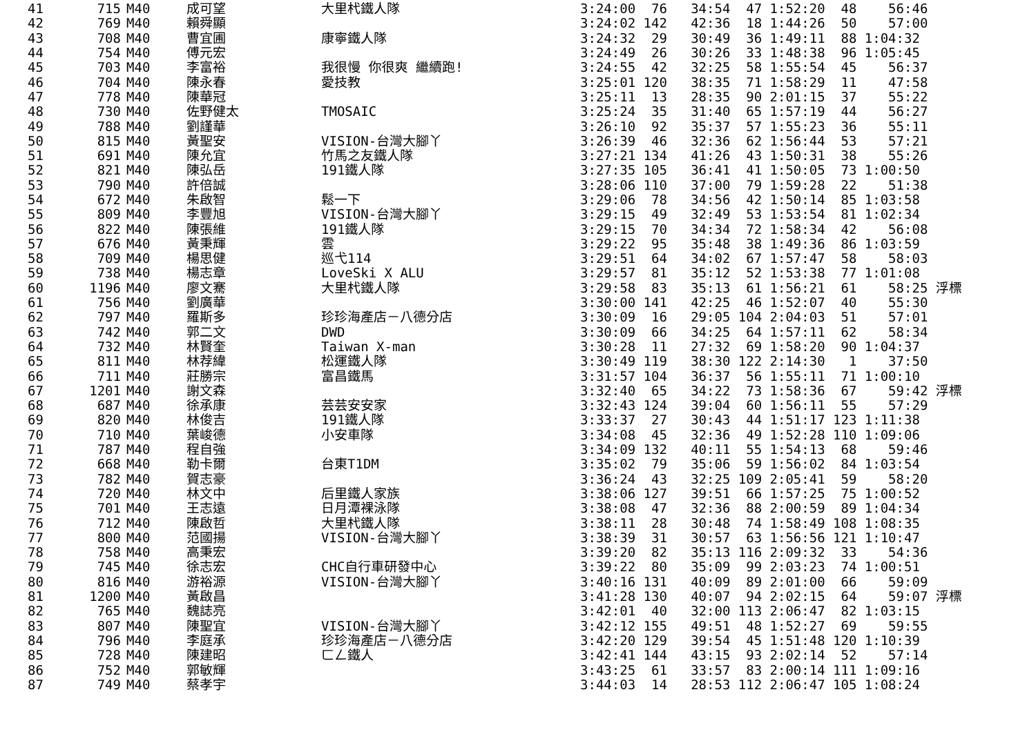| 41 | 715 | M40 | 成可望 | 大里杙鐵人隊 | 3:24:00 76 34:54 47 1:52:20 48 56:46 |
| 42 | 769 | M40 | 賴舜顯 | | 3:24:02 142 42:36 18 1:44:26 50 57:00 |
| 43 | 708 | M40 | 曹宜圃 | 康寧鐵人隊 | 3:24:32 29 30:49 36 1:49:11 88 1:04:32 |
| 44 | 754 | M40 | 傅元宏 | | 3:24:49 26 30:26 33 1:48:38 96 1:05:45 |
| 45 | 703 | M40 | 李富裕 | 我很慢 你很爽 繼續跑! | 3:24:55 42 32:25 58 1:55:54 45 56:37 |
| 46 | 704 | M40 | 陳永春 | 愛技教 | 3:25:01 120 38:35 71 1:58:29 11 47:58 |
| 47 | 778 | M40 | 陳華冠 | | 3:25:11 13 28:35 90 2:01:15 37 55:22 |
| 48 | 730 | M40 | 佐野健太 | TMOSAIC | 3:25:24 35 31:40 65 1:57:19 44 56:27 |
| 49 | 788 | M40 | 劉謹華 | | 3:26:10 92 35:37 57 1:55:23 36 55:11 |
| 50 | 815 | M40 | 黃聖安 | VISION-台灣大腳丫 | 3:26:39 46 32:36 62 1:56:44 53 57:21 |
| 51 | 691 | M40 | 陳允宜 | 竹馬之友鐵人隊 | 3:27:21 134 41:26 43 1:50:31 38 55:26 |
| 52 | 821 | M40 | 陳弘岳 | 191鐵人隊 | 3:27:35 105 36:41 41 1:50:05 73 1:00:50 |
| 53 | 790 | M40 | 許倍誠 | | 3:28:06 110 37:00 79 1:59:28 22 51:38 |
| 54 | 672 | M40 | 朱啟智 | 鬆一下 | 3:29:06 78 34:56 42 1:50:14 85 1:03:58 |
| 55 | 809 | M40 | 李豐旭 | VISION-台灣大腳丫 | 3:29:15 49 32:49 53 1:53:54 81 1:02:34 |
| 56 | 822 | M40 | 陳張維 | 191鐵人隊 | 3:29:15 70 34:34 72 1:58:34 42 56:08 |
| 57 | 676 | M40 | 黃秉輝 | 雲 | 3:29:22 95 35:48 38 1:49:36 86 1:03:59 |
| 58 | 709 | M40 | 楊思健 | 巡弋114 | 3:29:51 64 34:02 67 1:57:47 58 58:03 |
| 59 | 738 | M40 | 楊志章 | LoveSki X ALU | 3:29:57 81 35:12 52 1:53:38 77 1:01:08 |
| 60 | 1196 | M40 | 廖文騫 | 大里杙鐵人隊 | 3:29:58 83 35:13 61 1:56:21 61 58:25 浮標 |
| 61 | 756 | M40 | 劉廣華 | | 3:30:00 141 42:25 46 1:52:07 40 55:30 |
| 62 | 797 | M40 | 羅斯多 | 珍珍海產店－八德分店 | 3:30:09 16 29:05 104 2:04:03 51 57:01 |
| 63 | 742 | M40 | 郭二文 | DWD | 3:30:09 66 34:25 64 1:57:11 62 58:34 |
| 64 | 732 | M40 | 林賢奎 | Taiwan X-man | 3:30:28 11 27:32 69 1:58:20 90 1:04:37 |
| 65 | 811 | M40 | 林荐緯 | 松運鐵人隊 | 3:30:49 119 38:30 122 2:14:30 1 37:50 |
| 66 | 711 | M40 | 莊勝宗 | 富昌鐵馬 | 3:31:57 104 36:37 56 1:55:11 71 1:00:10 |
| 67 | 1201 | M40 | 謝文森 | | 3:32:40 65 34:22 73 1:58:36 67 59:42 浮標 |
| 68 | 687 | M40 | 徐承康 | 芸芸安安家 | 3:32:43 124 39:04 60 1:56:11 55 57:29 |
| 69 | 820 | M40 | 林俊吉 | 191鐵人隊 | 3:33:37 27 30:43 44 1:51:17 123 1:11:38 |
| 70 | 710 | M40 | 葉峻德 | 小安車隊 | 3:34:08 45 32:36 49 1:52:28 110 1:09:06 |
| 71 | 787 | M40 | 程自強 | | 3:34:09 132 40:11 55 1:54:13 68 59:46 |
| 72 | 668 | M40 | 勒卡爾 | 台東T1DM | 3:35:02 79 35:06 59 1:56:02 84 1:03:54 |
| 73 | 782 | M40 | 賀志豪 | | 3:36:24 43 32:25 109 2:05:41 59 58:20 |
| 74 | 720 | M40 | 林文中 | 后里鐵人家族 | 3:38:06 127 39:51 66 1:57:25 75 1:00:52 |
| 75 | 701 | M40 | 王志遠 | 日月潭裸泳隊 | 3:38:08 47 32:36 88 2:00:59 89 1:04:34 |
| 76 | 712 | M40 | 陳啟哲 | 大里杙鐵人隊 | 3:38:11 28 30:48 74 1:58:49 108 1:08:35 |
| 77 | 800 | M40 | 范國揚 | VISION-台灣大腳丫 | 3:38:39 31 30:57 63 1:56:56 121 1:10:47 |
| 78 | 758 | M40 | 高秉宏 | | 3:39:20 82 35:13 116 2:09:32 33 54:36 |
| 79 | 745 | M40 | 徐志宏 | CHC自行車研發中心 | 3:39:22 80 35:09 99 2:03:23 74 1:00:51 |
| 80 | 816 | M40 | 游裕源 | VISION-台灣大腳丫 | 3:40:16 131 40:09 89 2:01:00 66 59:09 |
| 81 | 1200 | M40 | 黃啟昌 | | 3:41:28 130 40:07 94 2:02:15 64 59:07 浮標 |
| 82 | 765 | M40 | 魏誌亮 | | 3:42:01 40 32:00 113 2:06:47 82 1:03:15 |
| 83 | 807 | M40 | 陳聖宜 | VISION-台灣大腳丫 | 3:42:12 155 49:51 48 1:52:27 69 59:55 |
| 84 | 796 | M40 | 李庭承 | 珍珍海產店－八德分店 | 3:42:20 129 39:54 45 1:51:48 120 1:10:39 |
| 85 | 728 | M40 | 陳建昭 | ㄈㄥ鐵人 | 3:42:41 144 43:15 93 2:02:14 52 57:14 |
| 86 | 752 | M40 | 郭敏輝 | | 3:43:25 61 33:57 83 2:00:14 111 1:09:16 |
| 87 | 749 | M40 | 蔡孝宇 | | 3:44:03 14 28:53 112 2:06:47 105 1:08:24 |